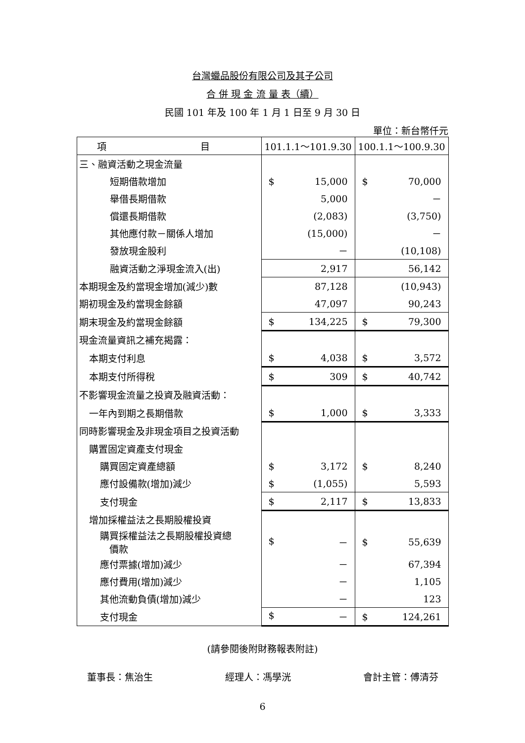台灣蠟品股份有限公司及其子公司
合 併 現 金 流 量 表（續）
民國 101 年及 100 年 1 月 1 日至 9 月 30 日
單位：新台幣仟元
| 項 目 | 101.1.1～101.9.30 | 100.1.1～100.9.30 |
| --- | --- | --- |
| 三、融資活動之現金流量 | | |
| 短期借款增加 | $ 15,000 | $ 70,000 |
| 舉借長期借款 | 5,000 | － |
| 償還長期借款 | (2,083) | (3,750) |
| 其他應付款－關係人增加 | (15,000) | － |
| 發放現金股利 | － | (10,108) |
| 融資活動之淨現金流入(出) | 2,917 | 56,142 |
| 本期現金及約當現金增加(減少)數 | 87,128 | (10,943) |
| 期初現金及約當現金餘額 | 47,097 | 90,243 |
| 期末現金及約當現金餘額 | $ 134,225 | $ 79,300 |
| 現金流量資訊之補充揭露： | | |
| 本期支付利息 | $ 4,038 | $ 3,572 |
| 本期支付所得稅 | $ 309 | $ 40,742 |
| 不影響現金流量之投資及融資活動： | | |
| 一年內到期之長期借款 | $ 1,000 | $ 3,333 |
| 同時影響現金及非現金項目之投資活動 | | |
| 購置固定資產支付現金 | | |
| 購買固定資產總額 | $ 3,172 | $ 8,240 |
| 應付設備款(增加)減少 | $ (1,055) | 5,593 |
| 支付現金 | $ 2,117 | $ 13,833 |
| 增加採權益法之長期股權投資 | | |
| 購買採權益法之長期股權投資總 價款 | $ － | $ 55,639 |
| 應付票據(增加)減少 | － | 67,394 |
| 應付費用(增加)減少 | － | 1,105 |
| 其他流動負債(增加)減少 | － | 123 |
| 支付現金 | $ － | $ 124,261 |
(請參閱後附財務報表附註)
董事長：焦治生 經理人：馮學洸 會計主管：傅清芬
6